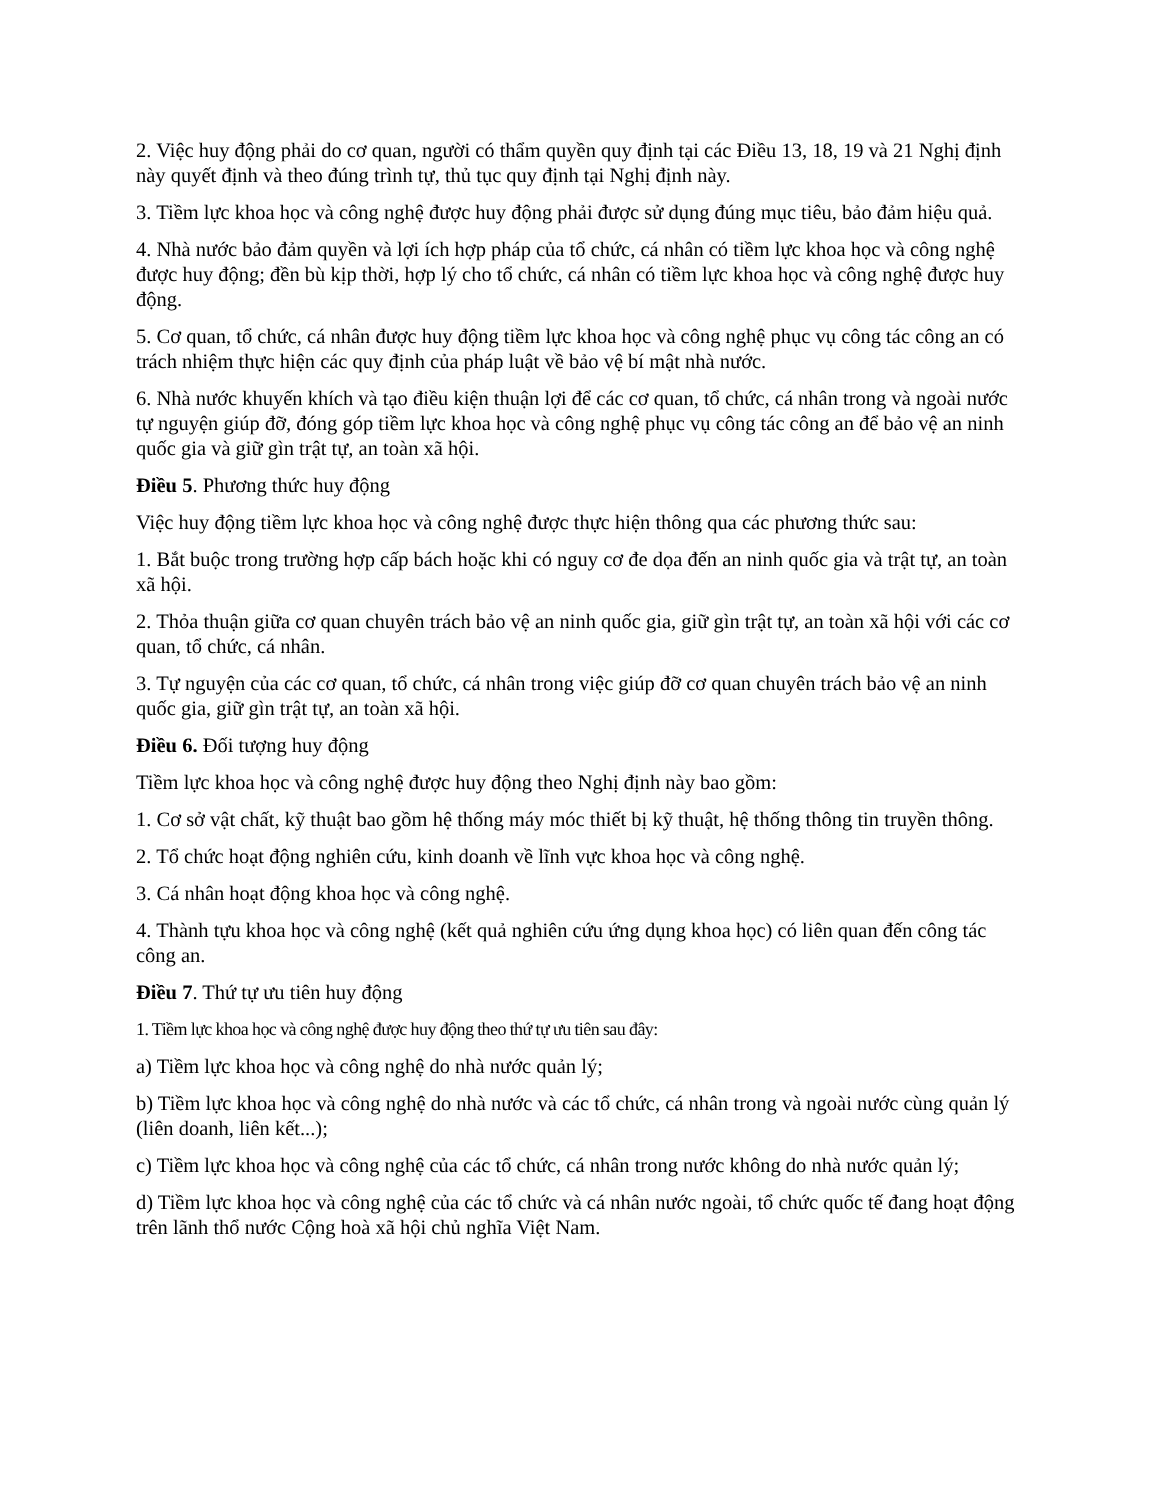2. Việc huy động phải do cơ quan, người có thẩm quyền quy định tại các Điều 13, 18, 19 và 21 Nghị định này quyết định và theo đúng trình tự, thủ tục quy định tại Nghị định này.
3. Tiềm lực khoa học và công nghệ được huy động phải được sử dụng đúng mục tiêu, bảo đảm hiệu quả.
4. Nhà nước bảo đảm quyền và lợi ích hợp pháp của tổ chức, cá nhân có tiềm lực khoa học và công nghệ được huy động; đền bù kịp thời, hợp lý cho tổ chức, cá nhân có tiềm lực khoa học và công nghệ được huy động.
5. Cơ quan, tổ chức, cá nhân được huy động tiềm lực khoa học và công nghệ phục vụ công tác công an có trách nhiệm thực hiện các quy định của pháp luật về bảo vệ bí mật nhà nước.
6. Nhà nước khuyến khích và tạo điều kiện thuận lợi để các cơ quan, tổ chức, cá nhân trong và ngoài nước tự nguyện giúp đỡ, đóng góp tiềm lực khoa học và công nghệ phục vụ công tác công an để bảo vệ an ninh quốc gia và giữ gìn trật tự, an toàn xã hội.
Điều 5. Phương thức huy động
Việc huy động tiềm lực khoa học và công nghệ được thực hiện thông qua các phương thức sau:
1. Bắt buộc trong trường hợp cấp bách hoặc khi có nguy cơ đe dọa đến an ninh quốc gia và trật tự, an toàn xã hội.
2. Thỏa thuận giữa cơ quan chuyên trách bảo vệ an ninh quốc gia, giữ gìn trật tự, an toàn xã hội với các cơ quan, tổ chức, cá nhân.
3. Tự nguyện của các cơ quan, tổ chức, cá nhân trong việc giúp đỡ cơ quan chuyên trách bảo vệ an ninh quốc gia, giữ gìn trật tự, an toàn xã hội.
Điều 6. Đối tượng huy động
Tiềm lực khoa học và công nghệ được huy động theo Nghị định này bao gồm:
1. Cơ sở vật chất, kỹ thuật bao gồm hệ thống máy móc thiết bị kỹ thuật, hệ thống thông tin truyền thông.
2. Tổ chức hoạt động nghiên cứu, kinh doanh về lĩnh vực khoa học và công nghệ.
3. Cá nhân hoạt động khoa học và công nghệ.
4. Thành tựu khoa học và công nghệ (kết quả nghiên cứu ứng dụng khoa học) có liên quan đến công tác công an.
Điều 7. Thứ tự ưu tiên huy động
1. Tiềm lực khoa học và công nghệ được huy động theo thứ tự ưu tiên sau đây:
a) Tiềm lực khoa học và công nghệ do nhà nước quản lý;
b) Tiềm lực khoa học và công nghệ do nhà nước và các tổ chức, cá nhân trong và ngoài nước cùng quản lý (liên doanh, liên kết...);
c) Tiềm lực khoa học và công nghệ của các tổ chức, cá nhân trong nước không do nhà nước quản lý;
d) Tiềm lực khoa học và công nghệ của các tổ chức và cá nhân nước ngoài, tổ chức quốc tế đang hoạt động trên lãnh thổ nước Cộng hoà xã hội chủ nghĩa Việt Nam.